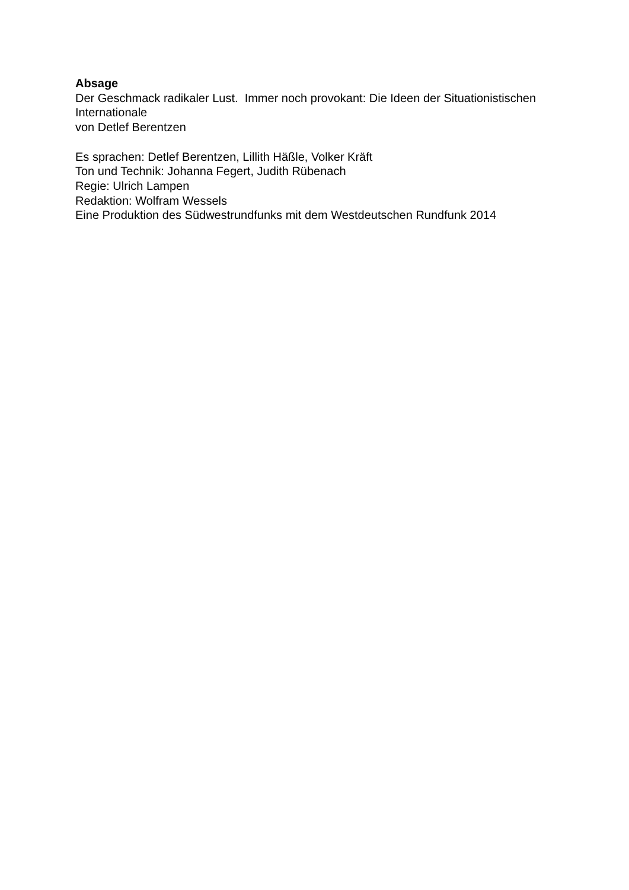Absage
Der Geschmack radikaler Lust. Immer noch provokant: Die Ideen der Situationistischen Internationale
von Detlef Berentzen
Es sprachen: Detlef Berentzen, Lillith Häßle, Volker Kräft
Ton und Technik: Johanna Fegert, Judith Rübenach
Regie: Ulrich Lampen
Redaktion: Wolfram Wessels
Eine Produktion des Südwestrundfunks mit dem Westdeutschen Rundfunk 2014